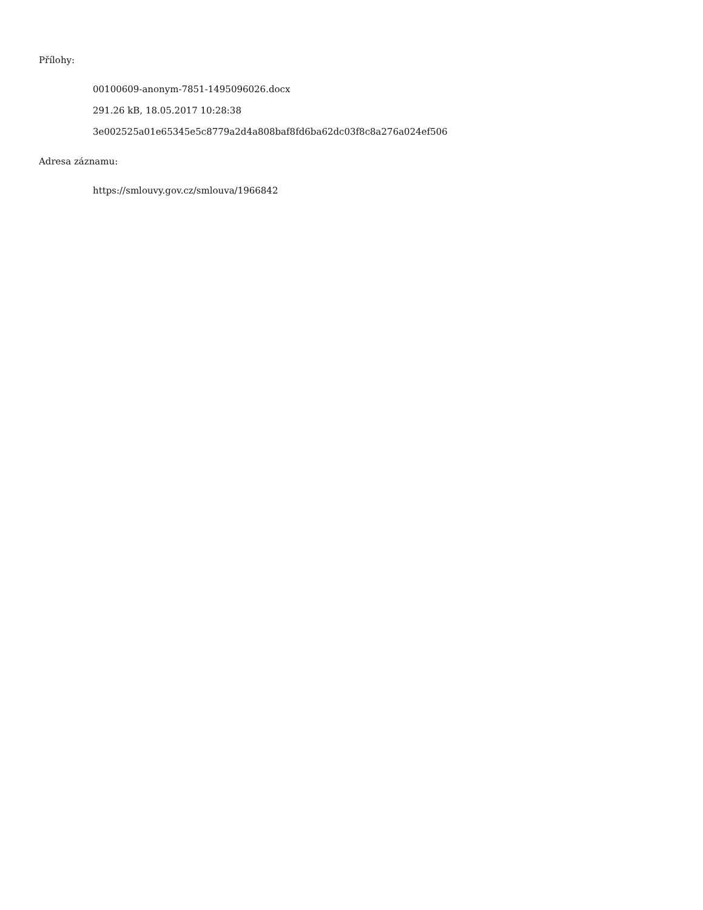Přílohy:
00100609-anonym-7851-1495096026.docx
291.26 kB, 18.05.2017 10:28:38
3e002525a01e65345e5c8779a2d4a808baf8fd6ba62dc03f8c8a276a024ef506
Adresa záznamu:
https://smlouvy.gov.cz/smlouva/1966842